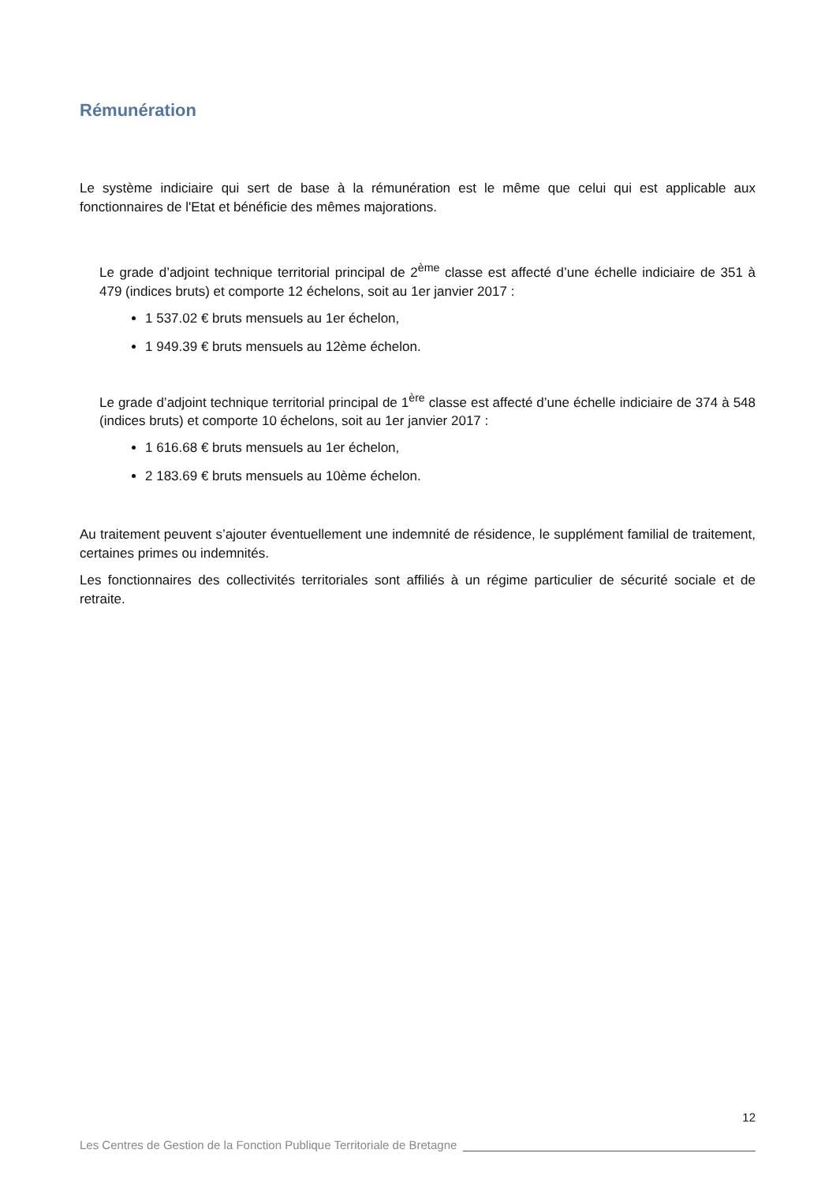Rémunération
Le système indiciaire qui sert de base à la rémunération est le même que celui qui est applicable aux fonctionnaires de l'Etat et bénéficie des mêmes majorations.
Le grade d’adjoint technique territorial principal de 2<sup>ème</sup> classe est affecté d’une échelle indiciaire de 351 à 479 (indices bruts) et comporte 12 échelons, soit au 1er janvier 2017 :
1 537.02 € bruts mensuels au 1er échelon,
1 949.39 € bruts mensuels au 12ème échelon.
Le grade d’adjoint technique territorial principal de 1<sup>ère</sup> classe est affecté d’une échelle indiciaire de 374 à 548 (indices bruts) et comporte 10 échelons, soit au 1er janvier 2017 :
1 616.68 € bruts mensuels au 1er échelon,
2 183.69 € bruts mensuels au 10ème échelon.
Au traitement peuvent s’ajouter éventuellement une indemnité de résidence, le supplément familial de traitement, certaines primes ou indemnités.
Les fonctionnaires des collectivités territoriales sont affiliés à un régime particulier de sécurité sociale et de retraite.
12
Les Centres de Gestion de la Fonction Publique Territoriale de Bretagne